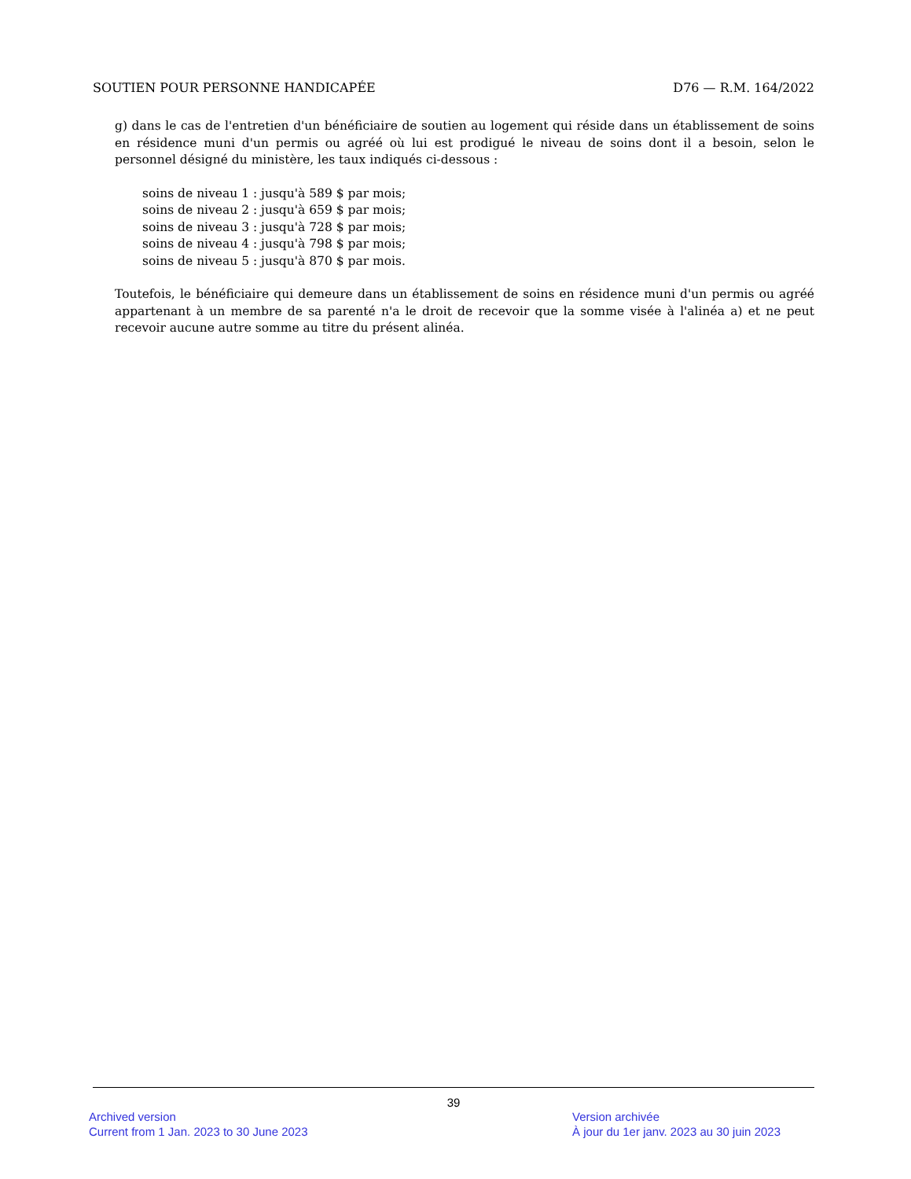SOUTIEN POUR PERSONNE HANDICAPÉE D76 — R.M. 164/2022
g) dans le cas de l'entretien d'un bénéficiaire de soutien au logement qui réside dans un établissement de soins en résidence muni d'un permis ou agréé où lui est prodigué le niveau de soins dont il a besoin, selon le personnel désigné du ministère, les taux indiqués ci-dessous :
soins de niveau 1 : jusqu'à 589 $ par mois;
soins de niveau 2 : jusqu'à 659 $ par mois;
soins de niveau 3 : jusqu'à 728 $ par mois;
soins de niveau 4 : jusqu'à 798 $ par mois;
soins de niveau 5 : jusqu'à 870 $ par mois.
Toutefois, le bénéficiaire qui demeure dans un établissement de soins en résidence muni d'un permis ou agréé appartenant à un membre de sa parenté n'a le droit de recevoir que la somme visée à l'alinéa a) et ne peut recevoir aucune autre somme au titre du présent alinéa.
39
Archived version
Current from 1 Jan. 2023 to 30 June 2023
Version archivée
À jour du 1er janv. 2023 au 30 juin 2023